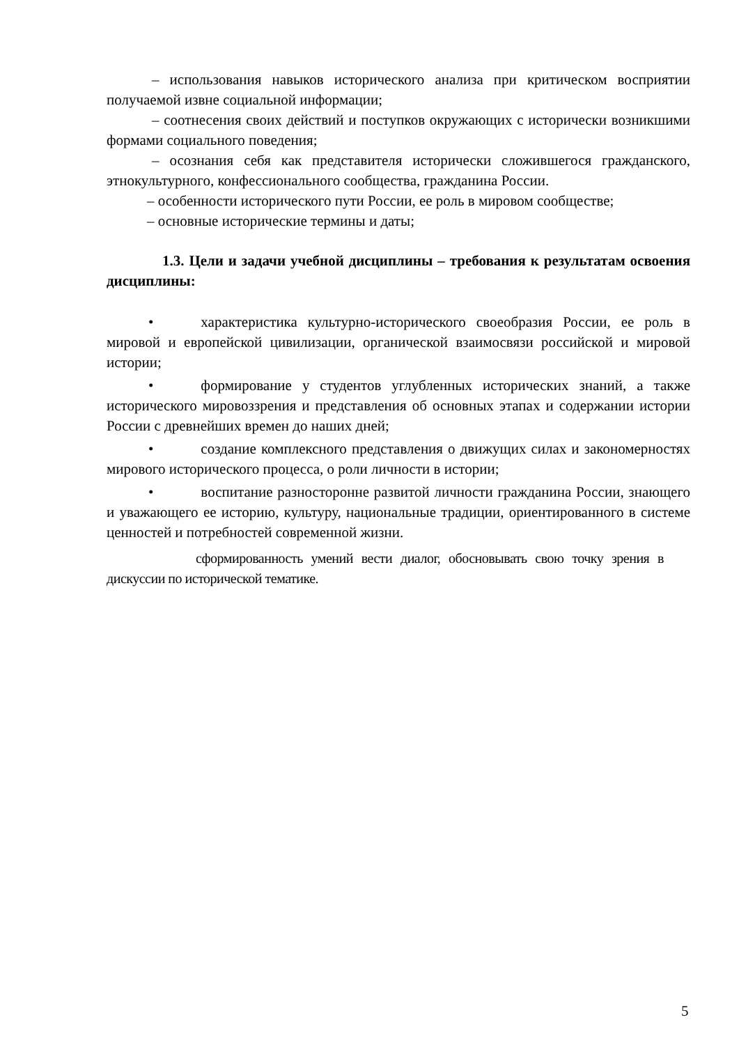– использования навыков исторического анализа при критическом восприятии получаемой извне социальной информации;
– соотнесения своих действий и поступков окружающих с исторически возникшими формами социального поведения;
– осознания себя как представителя исторически сложившегося гражданского, этнокультурного, конфессионального сообщества, гражданина России.
– особенности исторического пути России, ее роль в мировом сообществе;
– основные исторические термины и даты;
1.3. Цели и задачи учебной дисциплины – требования к результатам освоения дисциплины:
• характеристика культурно-исторического своеобразия России, ее роль в мировой и европейской цивилизации, органической взаимосвязи российской и мировой истории;
• формирование у студентов углубленных исторических знаний, а также исторического мировоззрения и представления об основных этапах и содержании истории России с древнейших времен до наших дней;
• создание комплексного представления о движущих силах и закономерностях мирового исторического процесса, о роли личности в истории;
• воспитание разносторонне развитой личности гражданина России, знающего и уважающего ее историю, культуру, национальные традиции, ориентированного в системе ценностей и потребностей современной жизни.
сформированность умений вести диалог, обосновывать свою точку зрения в дискуссии по исторической тематике.
5